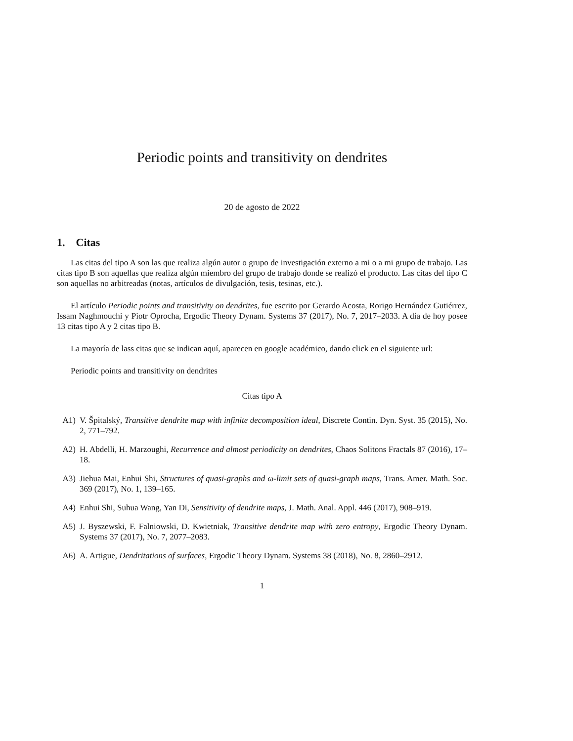Periodic points and transitivity on dendrites
20 de agosto de 2022
1. Citas
Las citas del tipo A son las que realiza algún autor o grupo de investigación externo a mi o a mi grupo de trabajo. Las citas tipo B son aquellas que realiza algún miembro del grupo de trabajo donde se realizó el producto. Las citas del tipo C son aquellas no arbitreadas (notas, artículos de divulgación, tesis, tesinas, etc.).
El artículo Periodic points and transitivity on dendrites, fue escrito por Gerardo Acosta, Rorigo Hernández Gutiérrez, Issam Naghmouchi y Piotr Oprocha, Ergodic Theory Dynam. Systems 37 (2017), No. 7, 2017–2033. A día de hoy posee 13 citas tipo A y 2 citas tipo B.
La mayoría de lass citas que se indican aquí, aparecen en google académico, dando click en el siguiente url:
Periodic points and transitivity on dendrites
Citas tipo A
A1) V. Špitalský, Transitive dendrite map with infinite decomposition ideal, Discrete Contin. Dyn. Syst. 35 (2015), No. 2, 771–792.
A2) H. Abdelli, H. Marzoughi, Recurrence and almost periodicity on dendrites, Chaos Solitons Fractals 87 (2016), 17–18.
A3) Jiehua Mai, Enhui Shi, Structures of quasi-graphs and ω-limit sets of quasi-graph maps, Trans. Amer. Math. Soc. 369 (2017), No. 1, 139–165.
A4) Enhui Shi, Suhua Wang, Yan Di, Sensitivity of dendrite maps, J. Math. Anal. Appl. 446 (2017), 908–919.
A5) J. Byszewski, F. Falniowski, D. Kwietniak, Transitive dendrite map with zero entropy, Ergodic Theory Dynam. Systems 37 (2017), No. 7, 2077–2083.
A6) A. Artigue, Dendritations of surfaces, Ergodic Theory Dynam. Systems 38 (2018), No. 8, 2860–2912.
1